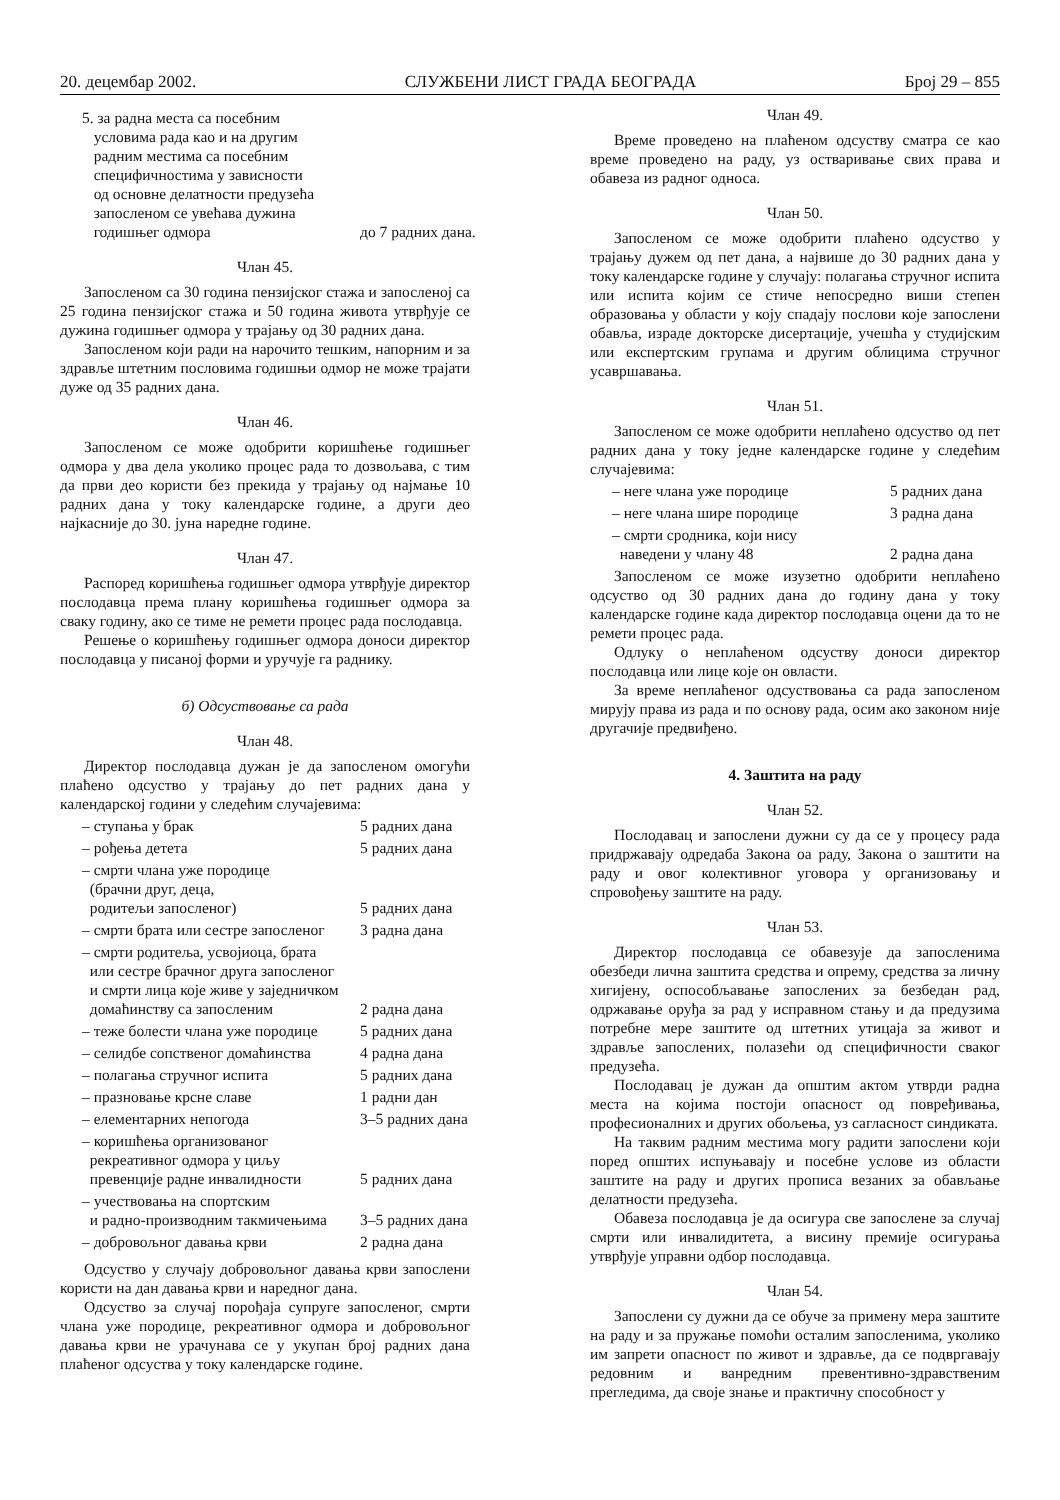20. децембар 2002. СЛУЖБЕНИ ЛИСТ ГРАДА БЕОГРАДА Број 29 – 855
5. за радна места са посебним
условима рада као и на другим
радним местима са посебним
специфичностима у зависности
од основне делатности предузећа
запосленом се увећава дужина
годишњег одмора до 7 радних дана.
Члан 45.
Запосленом са 30 година пензијског стажа и запосленој са 25 година пензијског стажа и 50 година живота утврђује се дужина годишњег одмора у трајању од 30 радних дана.
Запосленом који ради на нарочито тешким, напорним и за здравље штетним пословима годишњи одмор не може трајати дуже од 35 радних дана.
Члан 46.
Запосленом се може одобрити коришћење годишњег одмора у два дела уколико процес рада то дозвољава, с тим да први део користи без прекида у трајању од најмање 10 радних дана у току календарске године, а други део најкасније до 30. јуна наредне године.
Члан 47.
Распоред коришћења годишњег одмора утврђује директор послодавца према плану коришћења годишњег одмора за сваку годину, ако се тиме не ремети процес рада послодавца.
Решење о коришћењу годишњег одмора доноси директор послодавца у писаној форми и уручује га раднику.
б) Одсуствовање са рада
Члан 48.
Директор послодавца дужан је да запосленом омогући плаћено одсуство у трајању до пет радних дана у календарској години у следећим случајевима:
– ступања у брак 5 радних дана
– рођења детета 5 радних дана
– смрти члана уже породице
(брачни друг, деца,
родитељи запосленог) 5 радних дана
– смрти брата или сестре запосленог 3 радна дана
– смрти родитеља, усвојиоца, брата
или сестре брачног друга запосленог
и смрти лица које живе у заједничком
домаћинству са запосленим 2 радна дана
– теже болести члана уже породице 5 радних дана
– селидбе сопственог домаћинства 4 радна дана
– полагања стручног испита 5 радних дана
– празновање крсне славе 1 радни дан
– елементарних непогода 3–5 радних дана
– коришћења организованог
рекреативног одмора у циљу
превенције радне инвалидности 5 радних дана
– учествовања на спортским
и радно-производним такмичењима 3–5 радних дана
– добровољног давања крви 2 радна дана
Одсуство у случају добровољног давања крви запослени користи на дан давања крви и наредног дана.
Одсуство за случај порођаја супруге запосленог, смрти члана уже породице, рекреативног одмора и добровољног давања крви не урачунава се у укупан број радних дана плаћеног одсуства у току календарске године.
Члан 49.
Време проведено на плаћеном одсуству сматра се као време проведено на раду, уз остваривање свих права и обавеза из радног односа.
Члан 50.
Запосленом се може одобрити плаћено одсуство у трајању дужем од пет дана, а највише до 30 радних дана у току календарске године у случају: полагања стручног испита или испита којим се стиче непосредно виши степен образовања у области у коју спадају послови које запослени обавља, израде докторске дисертације, учешћа у студијским или експертским групама и другим облицима стручног усавршавања.
Члан 51.
Запосленом се може одобрити неплаћено одсуство од пет радних дана у току једне календарске године у следећим случајевима:
– неге члана уже породице 5 радних дана
– неге члана шире породице 3 радна дана
– смрти сродника, који нису
наведени у члану 48 2 радна дана
Запосленом се може изузетно одобрити неплаћено одсуство од 30 радних дана до годину дана у току календарске године када директор послодавца оцени да то не ремети процес рада.
Одлуку о неплаћеном одсуству доноси директор послодавца или лице које он овласти.
За време неплаћеног одсуствовања са рада запосленом мирују права из рада и по основу рада, осим ако законом није другачије предвиђено.
4. Заштита на раду
Члан 52.
Послодавац и запослени дужни су да се у процесу рада придржавају одредаба Закона оа раду, Закона о заштити на раду и овог колективног уговора у организовању и спровођењу заштите на раду.
Члан 53.
Директор послодавца се обавезује да запосленима обезбеди лична заштита средства и опрему, средства за личну хигијену, оспособљавање запослених за безбедан рад, одржавање оруђа за рад у исправном стању и да предузима потребне мере заштите од штетних утицаја за живот и здравље запослених, полазећи од специфичности сваког предузећа.
Послодавац је дужан да општим актом утврди радна места на којима постоји опасност од повређивања, професионалних и других обољења, уз сагласност синдиката.
На таквим радним местима могу радити запослени који поред општих испуњавају и посебне услове из области заштите на раду и других прописа везаних за обављање делатности предузећа.
Обавеза послодавца је да осигура све запослене за случај смрти или инвалидитета, а висину премије осигурања утврђује управни одбор послодавца.
Члан 54.
Запослени су дужни да се обуче за примену мера заштите на раду и за пружање помоћи осталим запосленима, уколико им запрети опасност по живот и здравље, да се подвргавају редовним и ванредним превентивно-здравственим прегледима, да своје знање и практичну способност у